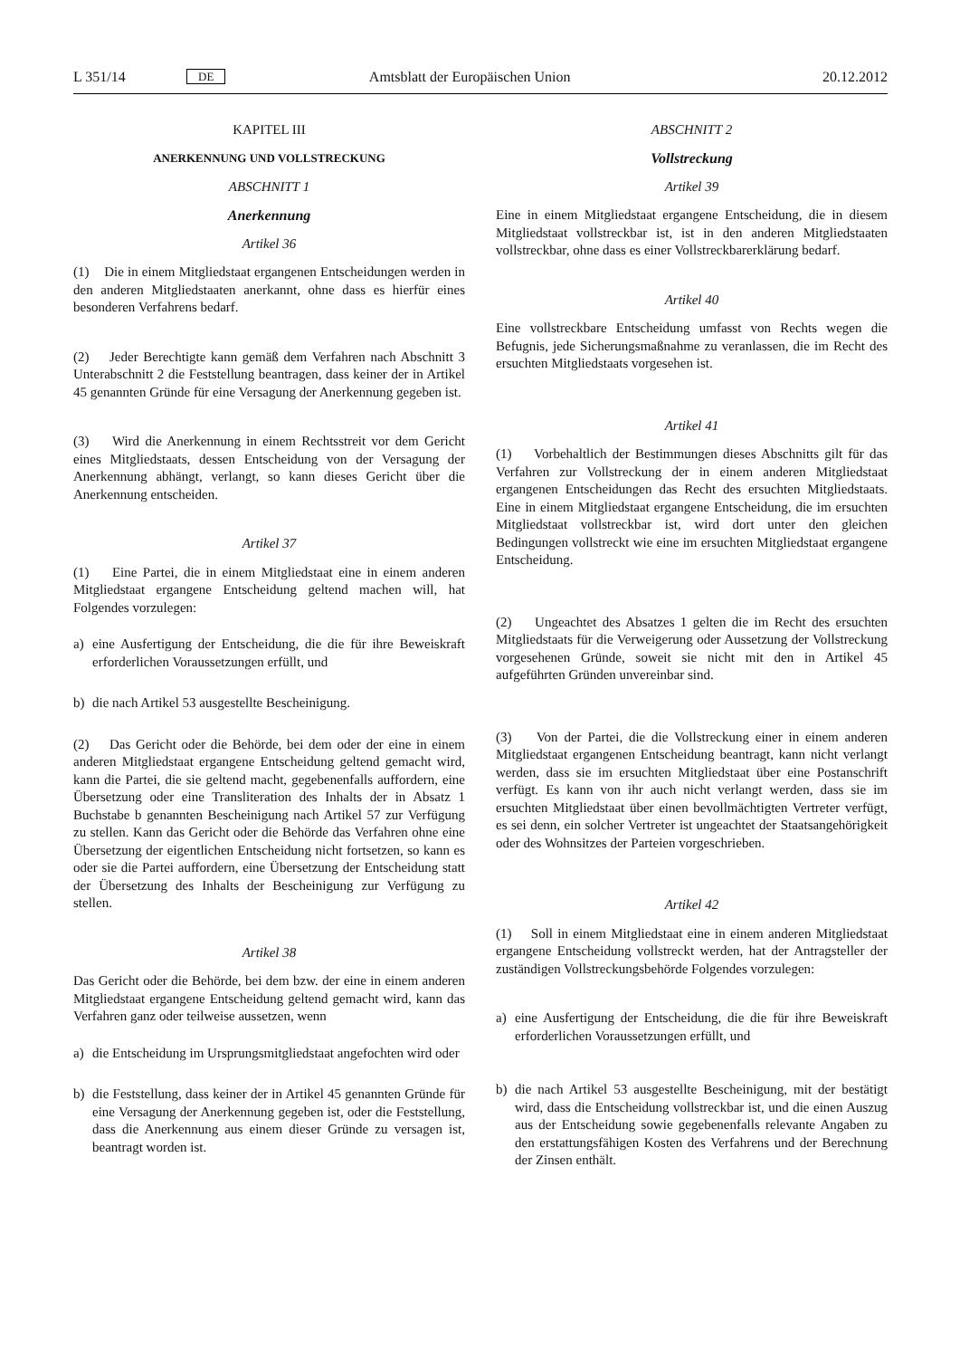L 351/14 DE Amtsblatt der Europäischen Union 20.12.2012
KAPITEL III
ANERKENNUNG UND VOLLSTRECKUNG
ABSCHNITT 1
Anerkennung
Artikel 36
(1) Die in einem Mitgliedstaat ergangenen Entscheidungen werden in den anderen Mitgliedstaaten anerkannt, ohne dass es hierfür eines besonderen Verfahrens bedarf.
(2) Jeder Berechtigte kann gemäß dem Verfahren nach Abschnitt 3 Unterabschnitt 2 die Feststellung beantragen, dass keiner der in Artikel 45 genannten Gründe für eine Versagung der Anerkennung gegeben ist.
(3) Wird die Anerkennung in einem Rechtsstreit vor dem Gericht eines Mitgliedstaats, dessen Entscheidung von der Versagung der Anerkennung abhängt, verlangt, so kann dieses Gericht über die Anerkennung entscheiden.
Artikel 37
(1) Eine Partei, die in einem Mitgliedstaat eine in einem anderen Mitgliedstaat ergangene Entscheidung geltend machen will, hat Folgendes vorzulegen:
a) eine Ausfertigung der Entscheidung, die die für ihre Beweiskraft erforderlichen Voraussetzungen erfüllt, und
b) die nach Artikel 53 ausgestellte Bescheinigung.
(2) Das Gericht oder die Behörde, bei dem oder der eine in einem anderen Mitgliedstaat ergangene Entscheidung geltend gemacht wird, kann die Partei, die sie geltend macht, gegebenenfalls auffordern, eine Übersetzung oder eine Transliteration des Inhalts der in Absatz 1 Buchstabe b genannten Bescheinigung nach Artikel 57 zur Verfügung zu stellen. Kann das Gericht oder die Behörde das Verfahren ohne eine Übersetzung der eigentlichen Entscheidung nicht fortsetzen, so kann es oder sie die Partei auffordern, eine Übersetzung der Entscheidung statt der Übersetzung des Inhalts der Bescheinigung zur Verfügung zu stellen.
Artikel 38
Das Gericht oder die Behörde, bei dem bzw. der eine in einem anderen Mitgliedstaat ergangene Entscheidung geltend gemacht wird, kann das Verfahren ganz oder teilweise aussetzen, wenn
a) die Entscheidung im Ursprungsmitgliedstaat angefochten wird oder
b) die Feststellung, dass keiner der in Artikel 45 genannten Gründe für eine Versagung der Anerkennung gegeben ist, oder die Feststellung, dass die Anerkennung aus einem dieser Gründe zu versagen ist, beantragt worden ist.
ABSCHNITT 2
Vollstreckung
Artikel 39
Eine in einem Mitgliedstaat ergangene Entscheidung, die in diesem Mitgliedstaat vollstreckbar ist, ist in den anderen Mitgliedstaaten vollstreckbar, ohne dass es einer Vollstreckbarerklärung bedarf.
Artikel 40
Eine vollstreckbare Entscheidung umfasst von Rechts wegen die Befugnis, jede Sicherungsmaßnahme zu veranlassen, die im Recht des ersuchten Mitgliedstaats vorgesehen ist.
Artikel 41
(1) Vorbehaltlich der Bestimmungen dieses Abschnitts gilt für das Verfahren zur Vollstreckung der in einem anderen Mitgliedstaat ergangenen Entscheidungen das Recht des ersuchten Mitgliedstaats. Eine in einem Mitgliedstaat ergangene Entscheidung, die im ersuchten Mitgliedstaat vollstreckbar ist, wird dort unter den gleichen Bedingungen vollstreckt wie eine im ersuchten Mitgliedstaat ergangene Entscheidung.
(2) Ungeachtet des Absatzes 1 gelten die im Recht des ersuchten Mitgliedstaats für die Verweigerung oder Aussetzung der Vollstreckung vorgesehenen Gründe, soweit sie nicht mit den in Artikel 45 aufgeführten Gründen unvereinbar sind.
(3) Von der Partei, die die Vollstreckung einer in einem anderen Mitgliedstaat ergangenen Entscheidung beantragt, kann nicht verlangt werden, dass sie im ersuchten Mitgliedstaat über eine Postanschrift verfügt. Es kann von ihr auch nicht verlangt werden, dass sie im ersuchten Mitgliedstaat über einen bevollmächtigten Vertreter verfügt, es sei denn, ein solcher Vertreter ist ungeachtet der Staatsangehörigkeit oder des Wohnsitzes der Parteien vorgeschrieben.
Artikel 42
(1) Soll in einem Mitgliedstaat eine in einem anderen Mitgliedstaat ergangene Entscheidung vollstreckt werden, hat der Antragsteller der zuständigen Vollstreckungsbehörde Folgendes vorzulegen:
a) eine Ausfertigung der Entscheidung, die die für ihre Beweiskraft erforderlichen Voraussetzungen erfüllt, und
b) die nach Artikel 53 ausgestellte Bescheinigung, mit der bestätigt wird, dass die Entscheidung vollstreckbar ist, und die einen Auszug aus der Entscheidung sowie gegebenenfalls relevante Angaben zu den erstattungsfähigen Kosten des Verfahrens und der Berechnung der Zinsen enthält.